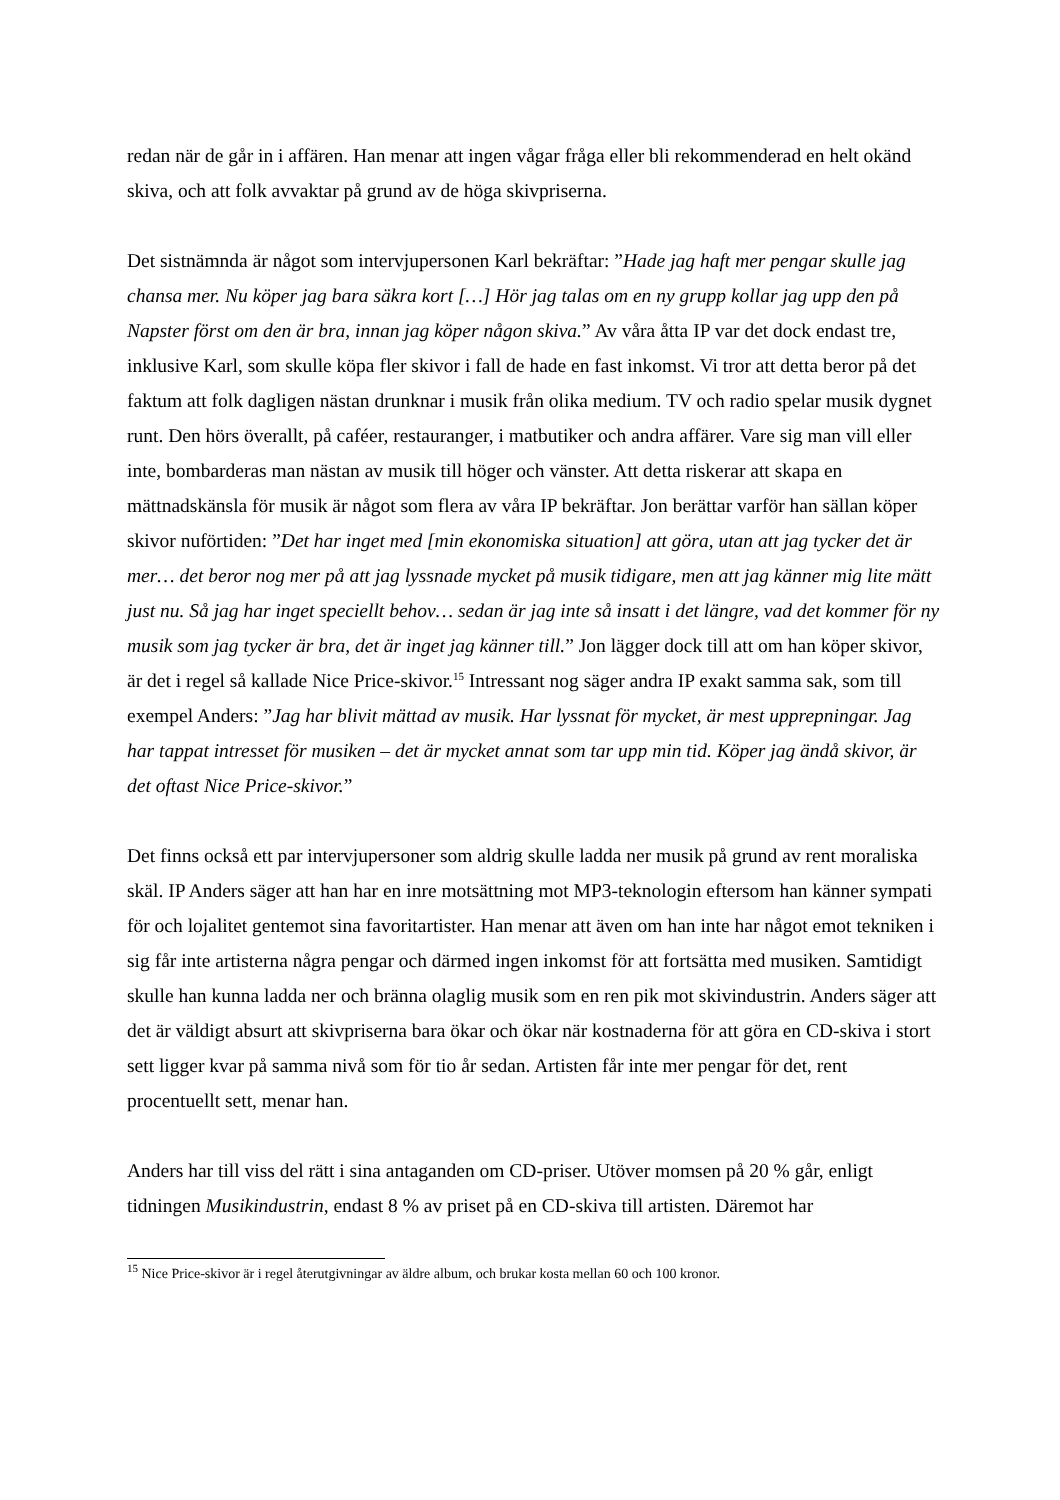redan när de går in i affären. Han menar att ingen vågar fråga eller bli rekommenderad en helt okänd skiva, och att folk avvaktar på grund av de höga skivpriserna.
Det sistnämnda är något som intervjupersonen Karl bekräftar: ”Hade jag haft mer pengar skulle jag chansa mer. Nu köper jag bara säkra kort […] Hör jag talas om en ny grupp kollar jag upp den på Napster först om den är bra, innan jag köper någon skiva.” Av våra åtta IP var det dock endast tre, inklusive Karl, som skulle köpa fler skivor i fall de hade en fast inkomst. Vi tror att detta beror på det faktum att folk dagligen nästan drunknar i musik från olika medium. TV och radio spelar musik dygnet runt. Den hörs överallt, på caféer, restauranger, i matbutiker och andra affärer. Vare sig man vill eller inte, bombarderas man nästan av musik till höger och vänster. Att detta riskerar att skapa en mättnadskänsla för musik är något som flera av våra IP bekräftar. Jon berättar varför han sällan köper skivor nuförtiden: ”Det har inget med [min ekonomiska situation] att göra, utan att jag tycker det är mer… det beror nog mer på att jag lyssnade mycket på musik tidigare, men att jag känner mig lite mätt just nu. Så jag har inget speciellt behov… sedan är jag inte så insatt i det längre, vad det kommer för ny musik som jag tycker är bra, det är inget jag känner till.” Jon lägger dock till att om han köper skivor, är det i regel så kallade Nice Price-skivor.<sup>15</sup> Intressant nog säger andra IP exakt samma sak, som till exempel Anders: ”Jag har blivit mättad av musik. Har lyssnat för mycket, är mest upprepningar. Jag har tappat intresset för musiken – det är mycket annat som tar upp min tid. Köper jag ändå skivor, är det oftast Nice Price-skivor.”
Det finns också ett par intervjupersoner som aldrig skulle ladda ner musik på grund av rent moraliska skäl. IP Anders säger att han har en inre motsättning mot MP3-teknologin eftersom han känner sympati för och lojalitet gentemot sina favoritartister. Han menar att även om han inte har något emot tekniken i sig får inte artisterna några pengar och därmed ingen inkomst för att fortsätta med musiken. Samtidigt skulle han kunna ladda ner och bränna olaglig musik som en ren pik mot skivindustrin. Anders säger att det är väldigt absurt att skivpriserna bara ökar och ökar när kostnaderna för att göra en CD-skiva i stort sett ligger kvar på samma nivå som för tio år sedan. Artisten får inte mer pengar för det, rent procentuellt sett, menar han.
Anders har till viss del rätt i sina antaganden om CD-priser. Utöver momsen på 20 % går, enligt tidningen Musikindustrin, endast 8 % av priset på en CD-skiva till artisten. Däremot har
<sup>15</sup> Nice Price-skivor är i regel återutgivningar av äldre album, och brukar kosta mellan 60 och 100 kronor.